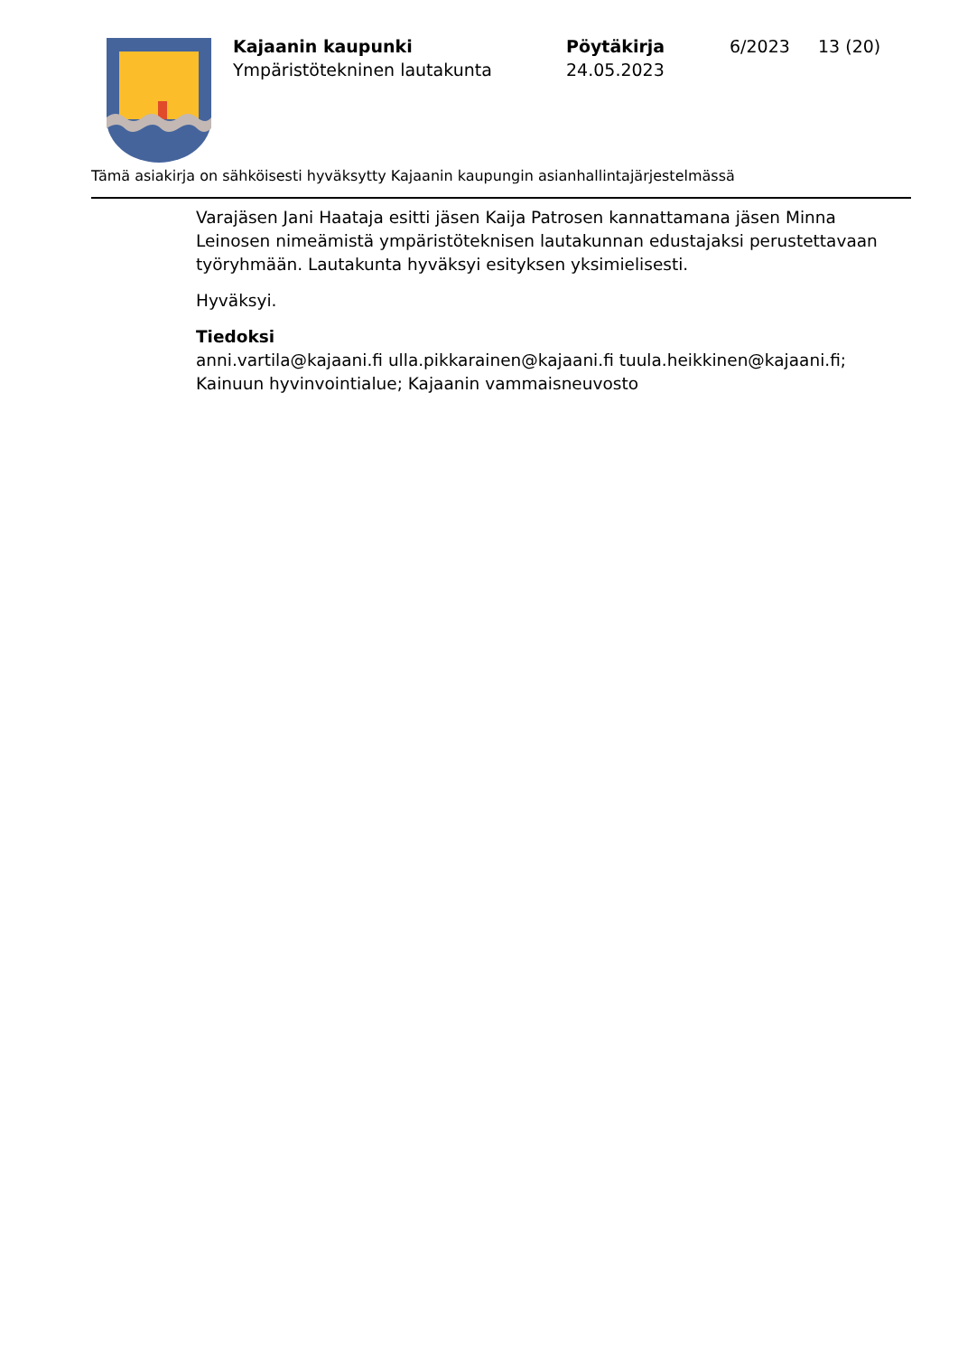Kajaanin kaupunki
Ympäristötekninen lautakunta
Pöytäkirja
24.05.2023
6/2023 13 (20)
Tämä asiakirja on sähköisesti hyväksytty Kajaanin kaupungin asianhallintajärjestelmässä
Varajäsen Jani Haataja esitti jäsen Kaija Patrosen kannattamana jäsen Minna Leinosen nimeämistä ympäristöteknisen lautakunnan edustajaksi perustettavaan työryhmään. Lautakunta hyväksyi esityksen yksimielisesti.
Hyväksyi.
Tiedoksi
anni.vartila@kajaani.fi ulla.pikkarainen@kajaani.fi tuula.heikkinen@kajaani.fi; Kainuun hyvinvointialue; Kajaanin vammaisneuvosto